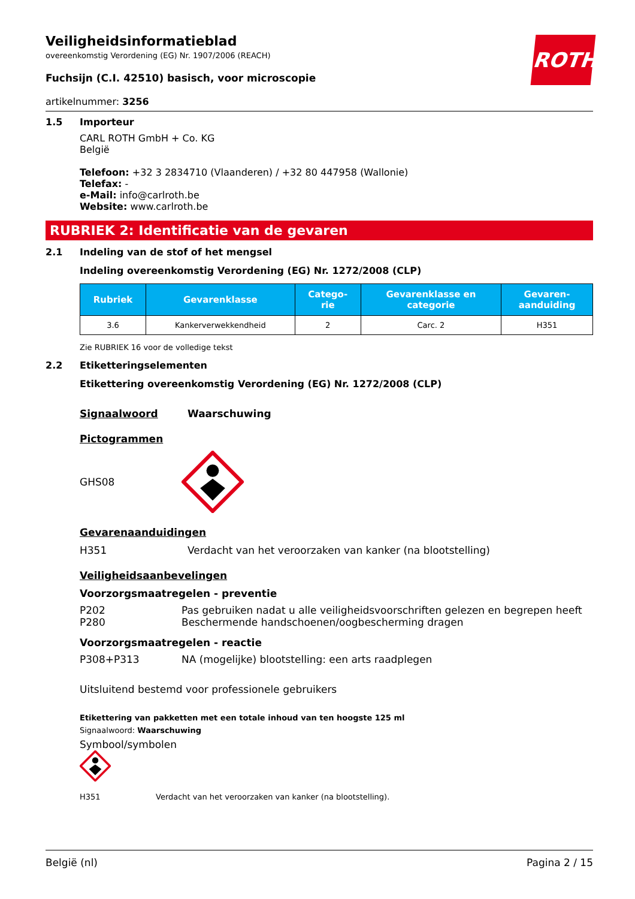ROTH
Veiligheidsinformatieblad
overeenkomstig Verordening (EG) Nr. 1907/2006 (REACH)
Fuchsijn (C.I. 42510) basisch, voor microscopie
artikelnummer: 3256
1.5 Importeur
CARL ROTH GmbH + Co. KG
België
Telefoon: +32 3 2834710 (Vlaanderen) / +32 80 447958 (Wallonie)
Telefax: -
e-Mail: info@carlroth.be
Website: www.carlroth.be
RUBRIEK 2: Identificatie van de gevaren
2.1 Indeling van de stof of het mengsel
Indeling overeenkomstig Verordening (EG) Nr. 1272/2008 (CLP)
| Rubriek | Gevarenklasse | Catego- rie | Gevarenklasse en categorie | Gevaren- aanduiding |
| --- | --- | --- | --- | --- |
| 3.6 | Kankerverwekkendheid | 2 | Carc. 2 | H351 |
Zie RUBRIEK 16 voor de volledige tekst
2.2 Etiketteringselementen
Etikettering overeenkomstig Verordening (EG) Nr. 1272/2008 (CLP)
Signaalwoord Waarschuwing
Pictogrammen
GHS08
Gevarenaanduidingen
H351 Verdacht van het veroorzaken van kanker (na blootstelling)
Veiligheidsaanbevelingen
Voorzorgsmaatregelen - preventie
P202 Pas gebruiken nadat u alle veiligheidsvoorschriften gelezen en begrepen heeft
P280 Beschermende handschoenen/oogbescherming dragen
Voorzorgsmaatregelen - reactie
P308+P313 NA (mogelijke) blootstelling: een arts raadplegen
Uitsluitend bestemd voor professionele gebruikers
Etikettering van pakketten met een totale inhoud van ten hoogste 125 ml
Signaalwoord: Waarschuwing
Symbool/symbolen
H351 Verdacht van het veroorzaken van kanker (na blootstelling).
België (nl) Pagina 2 / 15